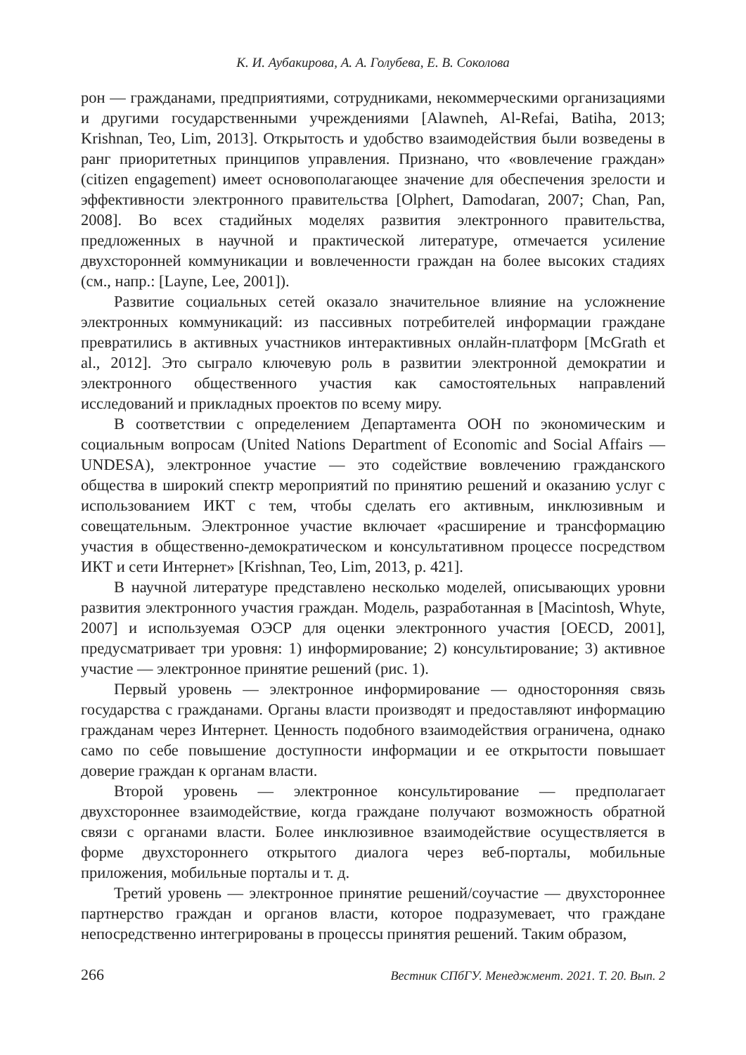К. И. Аубакирова, А. А. Голубева, Е. В. Соколова
рон — гражданами, предприятиями, сотрудниками, некоммерческими организациями и другими государственными учреждениями [Alawneh, Al-Refai, Batiha, 2013; Krishnan, Teo, Lim, 2013]. Открытость и удобство взаимодействия были возведены в ранг приоритетных принципов управления. Признано, что «вовлечение граждан» (citizen engagement) имеет основополагающее значение для обеспечения зрелости и эффективности электронного правительства [Olphert, Damodaran, 2007; Chan, Pan, 2008]. Во всех стадийных моделях развития электронного правительства, предложенных в научной и практической литературе, отмечается усиление двухсторонней коммуникации и вовлеченности граждан на более высоких стадиях (см., напр.: [Layne, Lee, 2001]).
Развитие социальных сетей оказало значительное влияние на усложнение электронных коммуникаций: из пассивных потребителей информации граждане превратились в активных участников интерактивных онлайн-платформ [McGrath et al., 2012]. Это сыграло ключевую роль в развитии электронной демократии и электронного общественного участия как самостоятельных направлений исследований и прикладных проектов по всему миру.
В соответствии с определением Департамента ООН по экономическим и социальным вопросам (United Nations Department of Economic and Social Affairs — UNDESA), электронное участие — это содействие вовлечению гражданского общества в широкий спектр мероприятий по принятию решений и оказанию услуг с использованием ИКТ с тем, чтобы сделать его активным, инклюзивным и совещательным. Электронное участие включает «расширение и трансформацию участия в общественно-демократическом и консультативном процессе посредством ИКТ и сети Интернет» [Krishnan, Teo, Lim, 2013, p. 421].
В научной литературе представлено несколько моделей, описывающих уровни развития электронного участия граждан. Модель, разработанная в [Macintosh, Whyte, 2007] и используемая ОЭСР для оценки электронного участия [OECD, 2001], предусматривает три уровня: 1) информирование; 2) консультирование; 3) активное участие — электронное принятие решений (рис. 1).
Первый уровень — электронное информирование — односторонняя связь государства с гражданами. Органы власти производят и предоставляют информацию гражданам через Интернет. Ценность подобного взаимодействия ограничена, однако само по себе повышение доступности информации и ее открытости повышает доверие граждан к органам власти.
Второй уровень — электронное консультирование — предполагает двухстороннее взаимодействие, когда граждане получают возможность обратной связи с органами власти. Более инклюзивное взаимодействие осуществляется в форме двухстороннего открытого диалога через веб-порталы, мобильные приложения, мобильные порталы и т. д.
Третий уровень — электронное принятие решений/соучастие — двухстороннее партнерство граждан и органов власти, которое подразумевает, что граждане непосредственно интегрированы в процессы принятия решений. Таким образом,
266 Вестник СПбГУ. Менеджмент. 2021. Т. 20. Вып. 2